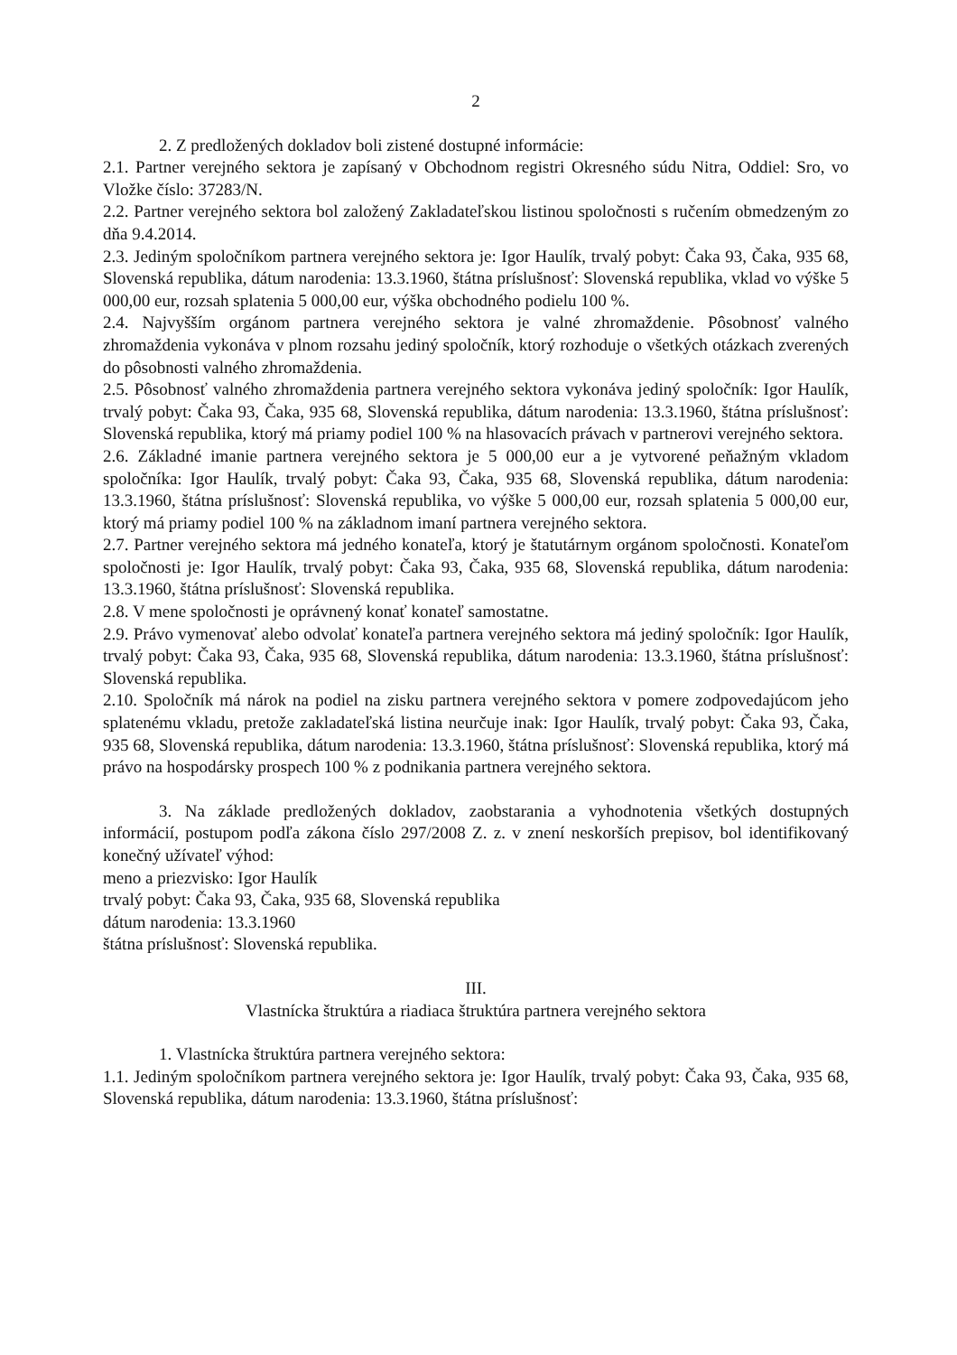2
2. Z predložených dokladov boli zistené dostupné informácie:
2.1. Partner verejného sektora je zapísaný v Obchodnom registri Okresného súdu Nitra, Oddiel: Sro, vo Vložke číslo: 37283/N.
2.2. Partner verejného sektora bol založený Zakladateľskou listinou spoločnosti s ručením obmedzeným zo dňa 9.4.2014.
2.3. Jediným spoločníkom partnera verejného sektora je: Igor Haulík, trvalý pobyt: Čaka 93, Čaka, 935 68, Slovenská republika, dátum narodenia: 13.3.1960, štátna príslušnosť: Slovenská republika, vklad vo výške 5 000,00 eur, rozsah splatenia 5 000,00 eur, výška obchodného podielu 100 %.
2.4. Najvyšším orgánom partnera verejného sektora je valné zhromaždenie. Pôsobnosť valného zhromaždenia vykonáva v plnom rozsahu jediný spoločník, ktorý rozhoduje o všetkých otázkach zverených do pôsobnosti valného zhromaždenia.
2.5. Pôsobnosť valného zhromaždenia partnera verejného sektora vykonáva jediný spoločník: Igor Haulík, trvalý pobyt: Čaka 93, Čaka, 935 68, Slovenská republika, dátum narodenia: 13.3.1960, štátna príslušnosť: Slovenská republika, ktorý má priamy podiel 100 % na hlasovacích právach v partnerovi verejného sektora.
2.6. Základné imanie partnera verejného sektora je 5 000,00 eur a je vytvorené peňažným vkladom spoločníka: Igor Haulík, trvalý pobyt: Čaka 93, Čaka, 935 68, Slovenská republika, dátum narodenia: 13.3.1960, štátna príslušnosť: Slovenská republika, vo výške 5 000,00 eur, rozsah splatenia 5 000,00 eur, ktorý má priamy podiel 100 % na základnom imaní partnera verejného sektora.
2.7. Partner verejného sektora má jedného konateľa, ktorý je štatutárnym orgánom spoločnosti. Konateľom spoločnosti je: Igor Haulík, trvalý pobyt: Čaka 93, Čaka, 935 68, Slovenská republika, dátum narodenia: 13.3.1960, štátna príslušnosť: Slovenská republika.
2.8. V mene spoločnosti je oprávnený konať konateľ samostatne.
2.9. Právo vymenovať alebo odvolať konateľa partnera verejného sektora má jediný spoločník: Igor Haulík, trvalý pobyt: Čaka 93, Čaka, 935 68, Slovenská republika, dátum narodenia: 13.3.1960, štátna príslušnosť: Slovenská republika.
2.10. Spoločník má nárok na podiel na zisku partnera verejného sektora v pomere zodpovedajúcom jeho splatenému vkladu, pretože zakladateľská listina neurčuje inak: Igor Haulík, trvalý pobyt: Čaka 93, Čaka, 935 68, Slovenská republika, dátum narodenia: 13.3.1960, štátna príslušnosť: Slovenská republika, ktorý má právo na hospodársky prospech 100 % z podnikania partnera verejného sektora.
3. Na základe predložených dokladov, zaobstarania a vyhodnotenia všetkých dostupných informácií, postupom podľa zákona číslo 297/2008 Z. z. v znení neskorších prepisov, bol identifikovaný konečný užívateľ výhod:
meno a priezvisko: Igor Haulík
trvalý pobyt: Čaka 93, Čaka, 935 68, Slovenská republika
dátum narodenia: 13.3.1960
štátna príslušnosť: Slovenská republika.
III.
Vlastnícka štruktúra a riadiaca štruktúra partnera verejného sektora
1. Vlastnícka štruktúra partnera verejného sektora:
1.1. Jediným spoločníkom partnera verejného sektora je: Igor Haulík, trvalý pobyt: Čaka 93, Čaka, 935 68, Slovenská republika, dátum narodenia: 13.3.1960, štátna príslušnosť: